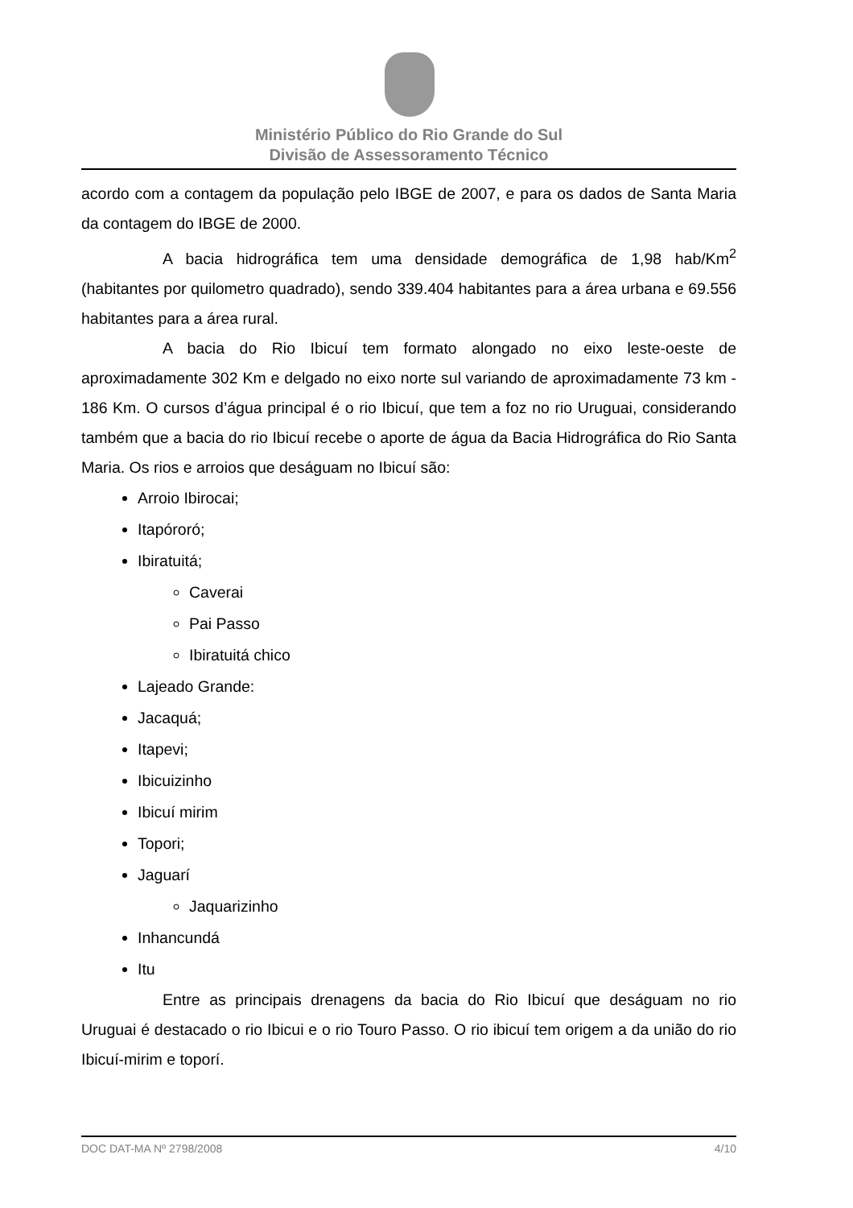Ministério Público do Rio Grande do Sul
Divisão de Assessoramento Técnico
acordo com a contagem da população pelo IBGE de 2007, e para os dados de Santa Maria da contagem do IBGE de 2000.
A bacia hidrográfica tem uma densidade demográfica de 1,98 hab/Km<sup>2</sup> (habitantes por quilometro quadrado), sendo 339.404 habitantes para a área urbana e 69.556 habitantes para a área rural.
A bacia do Rio Ibicuí tem formato alongado no eixo leste-oeste de aproximadamente 302 Km e delgado no eixo norte sul variando de aproximadamente 73 km - 186 Km. O cursos d’água principal é o rio Ibicuí, que tem a foz no rio Uruguai, considerando também que a bacia do rio Ibicuí recebe o aporte de água da Bacia Hidrográfica do Rio Santa Maria. Os rios e arroios que deságuam no Ibicuí são:
Arroio Ibirocai;
Itapóroró;
Ibiratuitá;
Caverai
Pai Passo
Ibiratuitá chico
Lajeado Grande:
Jacaquá;
Itapevi;
Ibicuizinho
Ibicuí mirim
Topori;
Jaguarí
Jaquarizinho
Inhancundá
Itu
Entre as principais drenagens da bacia do Rio Ibicuí que deságuam no rio Uruguai é destacado o rio Ibicui e o rio Touro Passo. O rio ibicuí tem origem a da união do rio Ibicuí-mirim e toporí.
DOC DAT-MA Nº 2798/2008 4/10